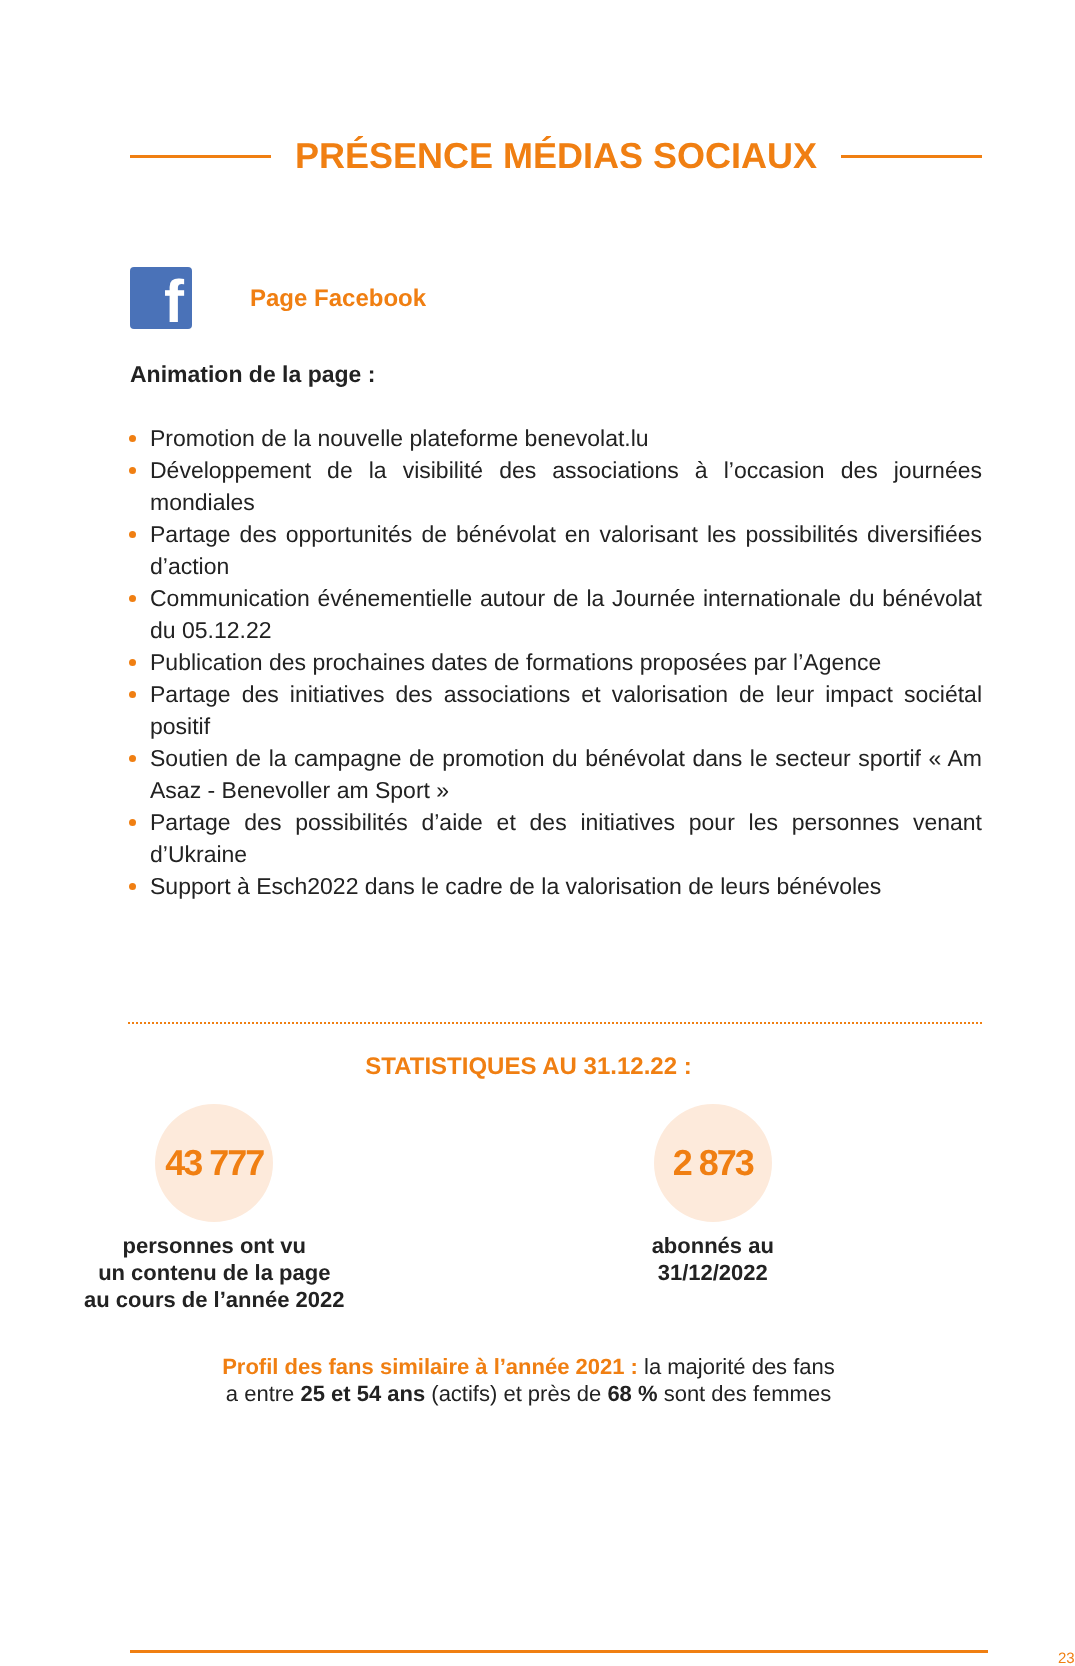PRÉSENCE MÉDIAS SOCIAUX
f
Page Facebook
Animation de la page :
Promotion de la nouvelle plateforme benevolat.lu
Développement de la visibilité des associations à l’occasion des journées mondiales
Partage des opportunités de bénévolat en valorisant les possibilités diversifiées d’action
Communication événementielle autour de la Journée internationale du bénévolat du 05.12.22
Publication des prochaines dates de formations proposées par l’Agence
Partage des initiatives des associations et valorisation de leur impact sociétal positif
Soutien de la campagne de promotion du bénévolat dans le secteur sportif « Am Asaz - Benevoller am Sport »
Partage des possibilités d’aide et des initiatives pour les personnes venant d’Ukraine
Support à Esch2022 dans le cadre de la valorisation de leurs bénévoles
STATISTIQUES AU 31.12.22 :
43 777
personnes ont vu
un contenu de la page
au cours de l’année 2022
2 873
abonnés au
31/12/2022
Profil des fans similaire à l’année 2021 : la majorité des fans
a entre 25 et 54 ans (actifs) et près de 68 % sont des femmes
23